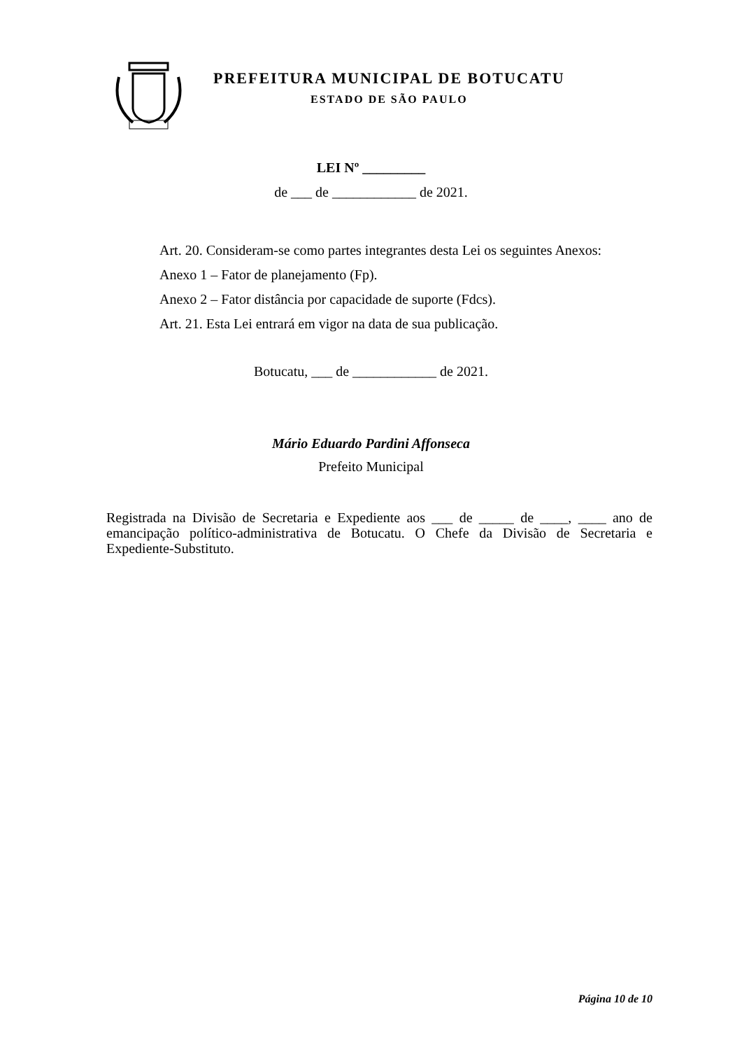PREFEITURA MUNICIPAL DE BOTUCATU
ESTADO DE SÃO PAULO
LEI Nº _________
de ___ de ____________ de 2021.
Art. 20. Consideram-se como partes integrantes desta Lei os seguintes Anexos:
Anexo 1 – Fator de planejamento (Fp).
Anexo 2 – Fator distância por capacidade de suporte (Fdcs).
Art. 21. Esta Lei entrará em vigor na data de sua publicação.
Botucatu, ___ de ____________ de 2021.
Mário Eduardo Pardini Affonseca
Prefeito Municipal
Registrada na Divisão de Secretaria e Expediente aos ___ de _____ de ____, ____ ano de emancipação político-administrativa de Botucatu. O Chefe da Divisão de Secretaria e Expediente-Substituto.
Página 10 de 10